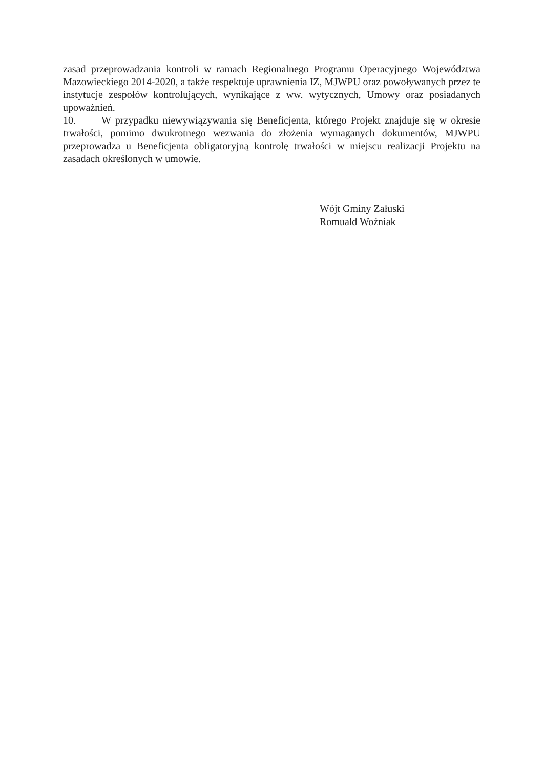zasad przeprowadzania kontroli w ramach Regionalnego Programu Operacyjnego Województwa Mazowieckiego 2014-2020, a także respektuje uprawnienia IZ, MJWPU oraz powoływanych przez te instytucje zespołów kontrolujących, wynikające z ww. wytycznych, Umowy oraz posiadanych upoważnień.
10. W przypadku niewywiązywania się Beneficjenta, którego Projekt znajduje się w okresie trwałości, pomimo dwukrotnego wezwania do złożenia wymaganych dokumentów, MJWPU przeprowadza u Beneficjenta obligatoryjną kontrolę trwałości w miejscu realizacji Projektu na zasadach określonych w umowie.
Wójt Gminy Załuski
Romuald Woźniak